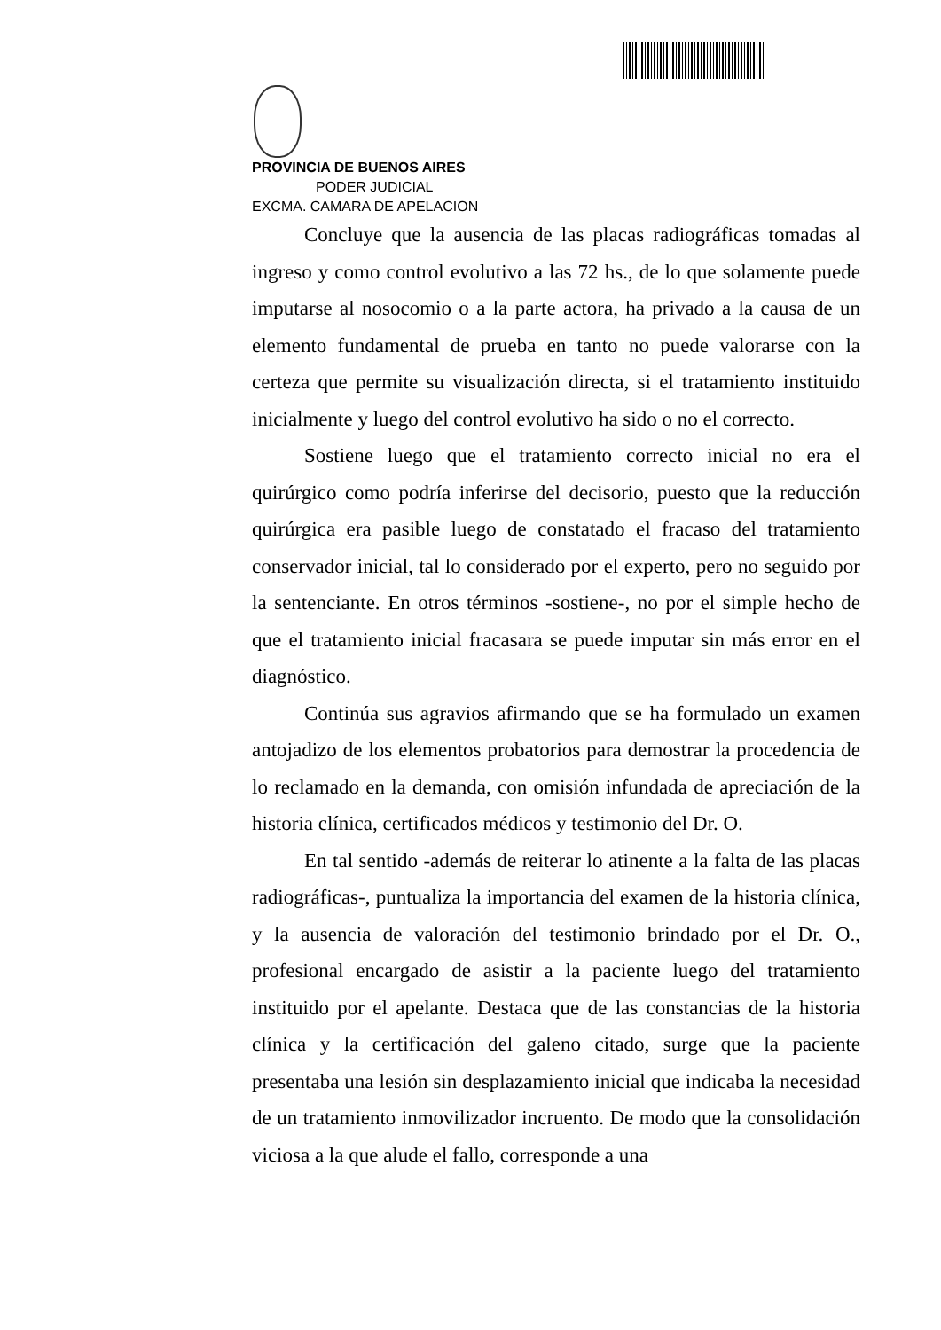PROVINCIA DE BUENOS AIRES
PODER JUDICIAL
EXCMA. CAMARA DE APELACION
Concluye que la ausencia de las placas radiográficas tomadas al ingreso y como control evolutivo a las 72 hs., de lo que solamente puede imputarse al nosocomio o a la parte actora, ha privado a la causa de un elemento fundamental de prueba en tanto no puede valorarse con la certeza que permite su visualización directa, si el tratamiento instituido inicialmente y luego del control evolutivo ha sido o no el correcto.
Sostiene luego que el tratamiento correcto inicial no era el quirúrgico como podría inferirse del decisorio, puesto que la reducción quirúrgica era pasible luego de constatado el fracaso del tratamiento conservador inicial, tal lo considerado por el experto, pero no seguido por la sentenciante. En otros términos -sostiene-, no por el simple hecho de que el tratamiento inicial fracasara se puede imputar sin más error en el diagnóstico.
Continúa sus agravios afirmando que se ha formulado un examen antojadizo de los elementos probatorios para demostrar la procedencia de lo reclamado en la demanda, con omisión infundada de apreciación de la historia clínica, certificados médicos y testimonio del Dr. O.
En tal sentido -además de reiterar lo atinente a la falta de las placas radiográficas-, puntualiza la importancia del examen de la historia clínica, y la ausencia de valoración del testimonio brindado por el Dr. O., profesional encargado de asistir a la paciente luego del tratamiento instituido por el apelante. Destaca que de las constancias de la historia clínica y la certificación del galeno citado, surge que la paciente presentaba una lesión sin desplazamiento inicial que indicaba la necesidad de un tratamiento inmovilizador incruento. De modo que la consolidación viciosa a la que alude el fallo, corresponde a una